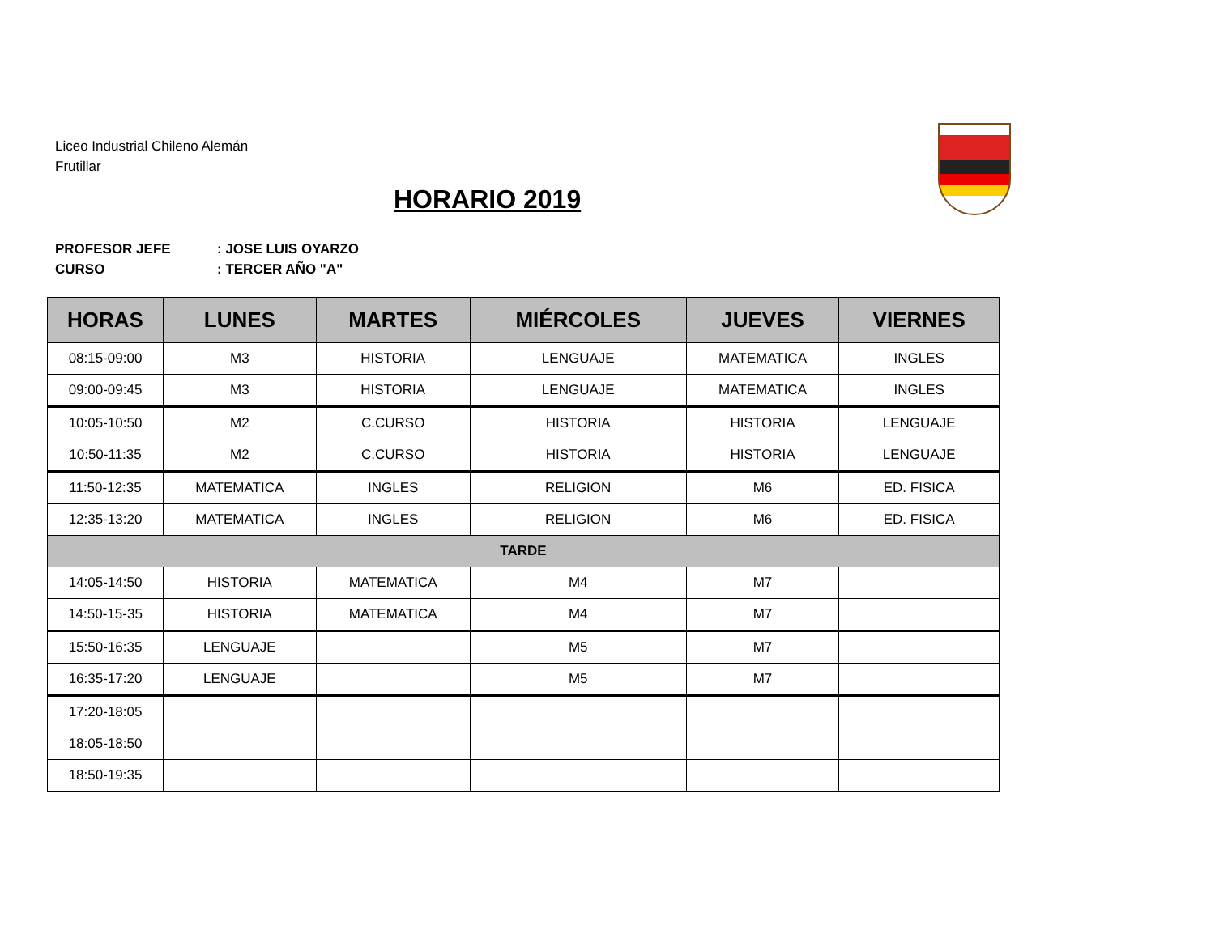Liceo Industrial Chileno Alemán
Frutillar
HORARIO 2019
PROFESOR JEFE: JOSE LUIS OYARZO
CURSO: TERCER AÑO "A"
| HORAS | LUNES | MARTES | MIÉRCOLES | JUEVES | VIERNES |
| --- | --- | --- | --- | --- | --- |
| 08:15-09:00 | M3 | HISTORIA | LENGUAJE | MATEMATICA | INGLES |
| 09:00-09:45 | M3 | HISTORIA | LENGUAJE | MATEMATICA | INGLES |
| 10:05-10:50 | M2 | C.CURSO | HISTORIA | HISTORIA | LENGUAJE |
| 10:50-11:35 | M2 | C.CURSO | HISTORIA | HISTORIA | LENGUAJE |
| 11:50-12:35 | MATEMATICA | INGLES | RELIGION | M6 | ED. FISICA |
| 12:35-13:20 | MATEMATICA | INGLES | RELIGION | M6 | ED. FISICA |
| TARDE | | | | | |
| 14:05-14:50 | HISTORIA | MATEMATICA | M4 | M7 | |
| 14:50-15-35 | HISTORIA | MATEMATICA | M4 | M7 | |
| 15:50-16:35 | LENGUAJE | | M5 | M7 | |
| 16:35-17:20 | LENGUAJE | | M5 | M7 | |
| 17:20-18:05 | | | | | |
| 18:05-18:50 | | | | | |
| 18:50-19:35 | | | | | |